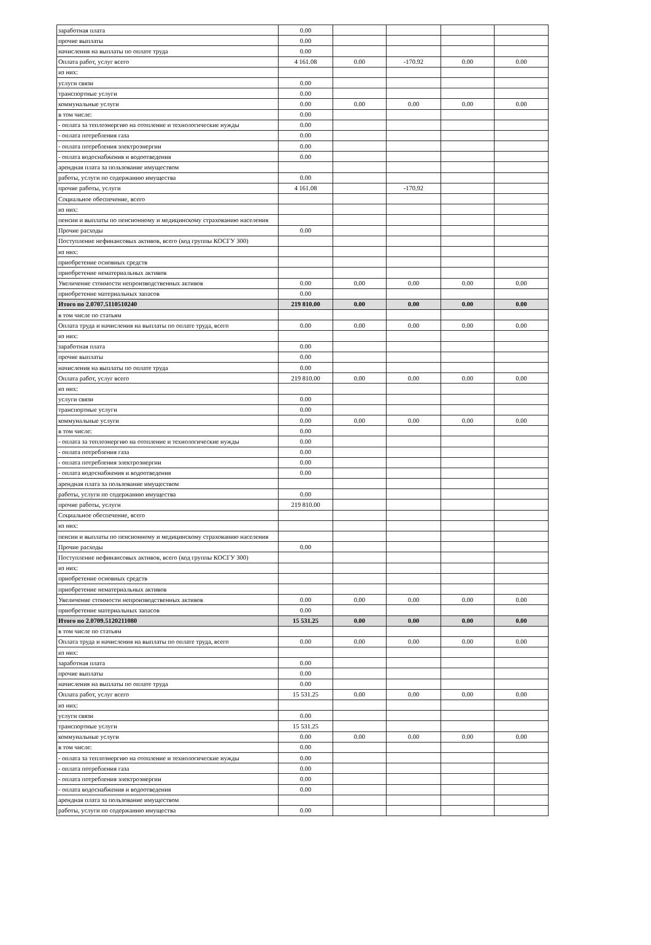| заработная плата | 0.00 | | | | |
| прочие выплаты | 0.00 | | | | |
| начисления на выплаты по оплате труда | 0.00 | | | | |
| Оплата работ, услуг всего | 4 161.08 | 0.00 | -170.92 | 0.00 | 0.00 |
| из них: | | | | | |
| услуги связи | 0.00 | | | | |
| транспортные услуги | 0.00 | | | | |
| коммунальные услуги | 0.00 | 0.00 | 0.00 | 0.00 | 0.00 |
| в том числе: | 0.00 | | | | |
| - оплата за теплоэнергию на отопление и технологические нужды | 0.00 | | | | |
| - оплата потребления газа | 0.00 | | | | |
| - оплата потребления электроэнергии | 0.00 | | | | |
| - оплата водоснабжения и водоотведения | 0.00 | | | | |
| арендная плата за пользование имуществом | | | | | |
| работы, услуги по содержанию имущества | 0.00 | | | | |
| прочие работы, услуги | 4 161.08 | | -170.92 | | |
| Социальное обеспечение, всего | | | | | |
| из них: | | | | | |
| пенсии и выплаты по пенсионному и медицинскому страхованию населения | | | | | |
| Прочие расходы | 0.00 | | | | |
| Поступление нефинансовых активов, всего (код группы КОСГУ 300) | | | | | |
| из них: | | | | | |
| приобретение основных средств | | | | | |
| приобретение нематериальных активов | | | | | |
| Увеличение стоимости непроизводственных активов | 0.00 | 0.00 | 0.00 | 0.00 | 0.00 |
| приобретение материальных запасов | 0.00 | | | | |
| Итого по 2.0707.5110510240 | 219 810.00 | 0.00 | 0.00 | 0.00 | 0.00 |
| в том числе по статьям | | | | | |
| Оплата труда и начисления на выплаты по оплате труда, всего | 0.00 | 0.00 | 0.00 | 0.00 | 0.00 |
| из них: | | | | | |
| заработная плата | 0.00 | | | | |
| прочие выплаты | 0.00 | | | | |
| начисления на выплаты по оплате труда | 0.00 | | | | |
| Оплата работ, услуг всего | 219 810.00 | 0.00 | 0.00 | 0.00 | 0.00 |
| из них: | | | | | |
| услуги связи | 0.00 | | | | |
| транспортные услуги | 0.00 | | | | |
| коммунальные услуги | 0.00 | 0.00 | 0.00 | 0.00 | 0.00 |
| в том числе: | 0.00 | | | | |
| - оплата за теплоэнергию на отопление и технологические нужды | 0.00 | | | | |
| - оплата потребления газа | 0.00 | | | | |
| - оплата потребления электроэнергии | 0.00 | | | | |
| - оплата водоснабжения и водоотведения | 0.00 | | | | |
| арендная плата за пользование имуществом | | | | | |
| работы, услуги по содержанию имущества | 0.00 | | | | |
| прочие работы, услуги | 219 810.00 | | | | |
| Социальное обеспечение, всего | | | | | |
| из них: | | | | | |
| пенсии и выплаты по пенсионному и медицинскому страхованию населения | | | | | |
| Прочие расходы | 0.00 | | | | |
| Поступление нефинансовых активов, всего (код группы КОСГУ 300) | | | | | |
| из них: | | | | | |
| приобретение основных средств | | | | | |
| приобретение нематериальных активов | | | | | |
| Увеличение стоимости непроизводственных активов | 0.00 | 0.00 | 0.00 | 0.00 | 0.00 |
| приобретение материальных запасов | 0.00 | | | | |
| Итого по 2.0709.5120211080 | 15 531.25 | 0.00 | 0.00 | 0.00 | 0.00 |
| в том числе по статьям | | | | | |
| Оплата труда и начисления на выплаты по оплате труда, всего | 0.00 | 0.00 | 0.00 | 0.00 | 0.00 |
| из них: | | | | | |
| заработная плата | 0.00 | | | | |
| прочие выплаты | 0.00 | | | | |
| начисления на выплаты по оплате труда | 0.00 | | | | |
| Оплата работ, услуг всего | 15 531.25 | 0.00 | 0.00 | 0.00 | 0.00 |
| из них: | | | | | |
| услуги связи | 0.00 | | | | |
| транспортные услуги | 15 531.25 | | | | |
| коммунальные услуги | 0.00 | 0.00 | 0.00 | 0.00 | 0.00 |
| в том числе: | 0.00 | | | | |
| - оплата за теплоэнергию на отопление и технологические нужды | 0.00 | | | | |
| - оплата потребления газа | 0.00 | | | | |
| - оплата потребления электроэнергии | 0.00 | | | | |
| - оплата водоснабжения и водоотведения | 0.00 | | | | |
| арендная плата за пользование имуществом | | | | | |
| работы, услуги по содержанию имущества | 0.00 | | | | |